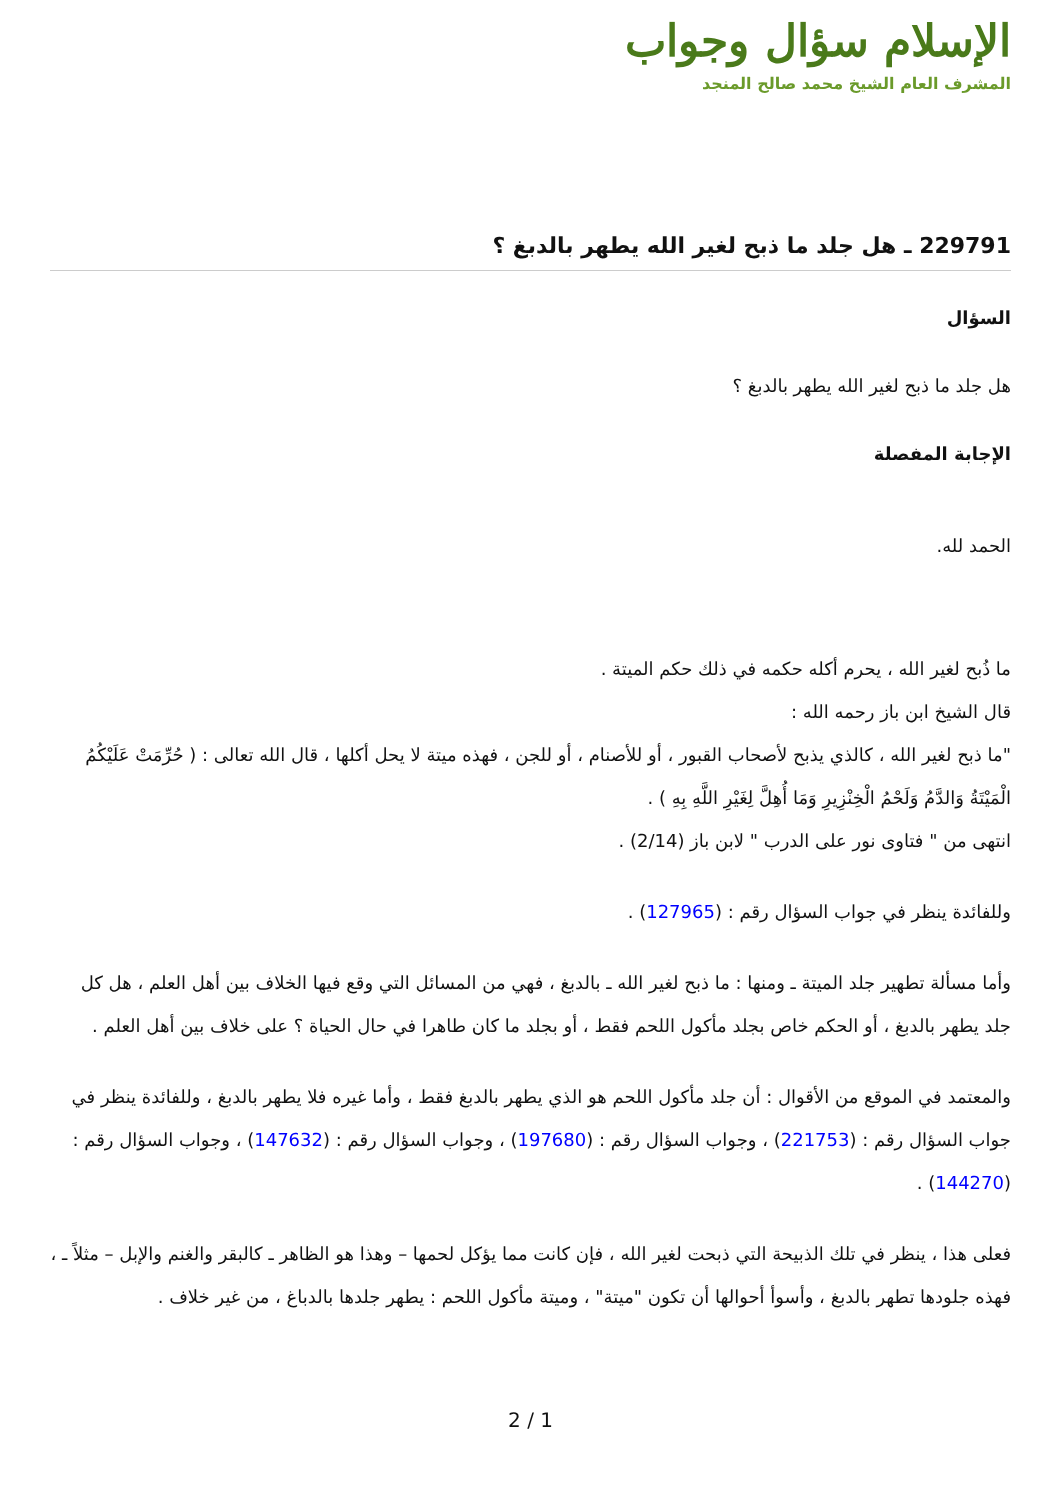الإسلام سؤال وجواب
المشرف العام الشيخ محمد صالح المنجد
229791 ـ هل جلد ما ذبح لغير الله يطهر بالدبغ ؟
السؤال
هل جلد ما ذبح لغير الله يطهر بالدبغ ؟
الإجابة المفصلة
الحمد لله.
ما ذُبح لغير الله ، يحرم أكله حكمه في ذلك حكم الميتة .
قال الشيخ ابن باز رحمه الله :
"ما ذبح لغير الله ، كالذي يذبح لأصحاب القبور ، أو للأصنام ، أو للجن ، فهذه ميتة لا يحل أكلها ، قال الله تعالى : ( حُرِّمَتْ عَلَيْكُمُ الْمَيْتَةُ وَالدَّمُ وَلَحْمُ الْخِنْزِيرِ وَمَا أُهِلَّ لِغَيْرِ اللَّهِ بِهِ ) .
انتهى من " فتاوى نور على الدرب " لابن باز (2/14) .
وللفائدة ينظر في جواب السؤال رقم : (127965) .
وأما مسألة تطهير جلد الميتة ـ ومنها : ما ذبح لغير الله ـ بالدبغ ، فهي من المسائل التي وقع فيها الخلاف بين أهل العلم ، هل كل جلد يطهر بالدبغ ، أو الحكم خاص بجلد مأكول اللحم فقط ، أو بجلد ما كان طاهرا في حال الحياة ؟ على خلاف بين أهل العلم .
والمعتمد في الموقع من الأقوال : أن جلد مأكول اللحم هو الذي يطهر بالدبغ فقط ، وأما غيره فلا يطهر بالدبغ ، وللفائدة ينظر في جواب السؤال رقم : (221753) ، وجواب السؤال رقم : (197680) ، وجواب السؤال رقم : (147632) ، وجواب السؤال رقم : (144270) .
فعلى هذا ، ينظر في تلك الذبيحة التي ذبحت لغير الله ، فإن كانت مما يؤكل لحمها – وهذا هو الظاهر ـ كالبقر والغنم والإبل – مثلاً ـ ، فهذه جلودها تطهر بالدبغ ، وأسوأ أحوالها أن تكون "ميتة" ، وميتة مأكول اللحم : يطهر جلدها بالدباغ ، من غير خلاف .
2 / 1